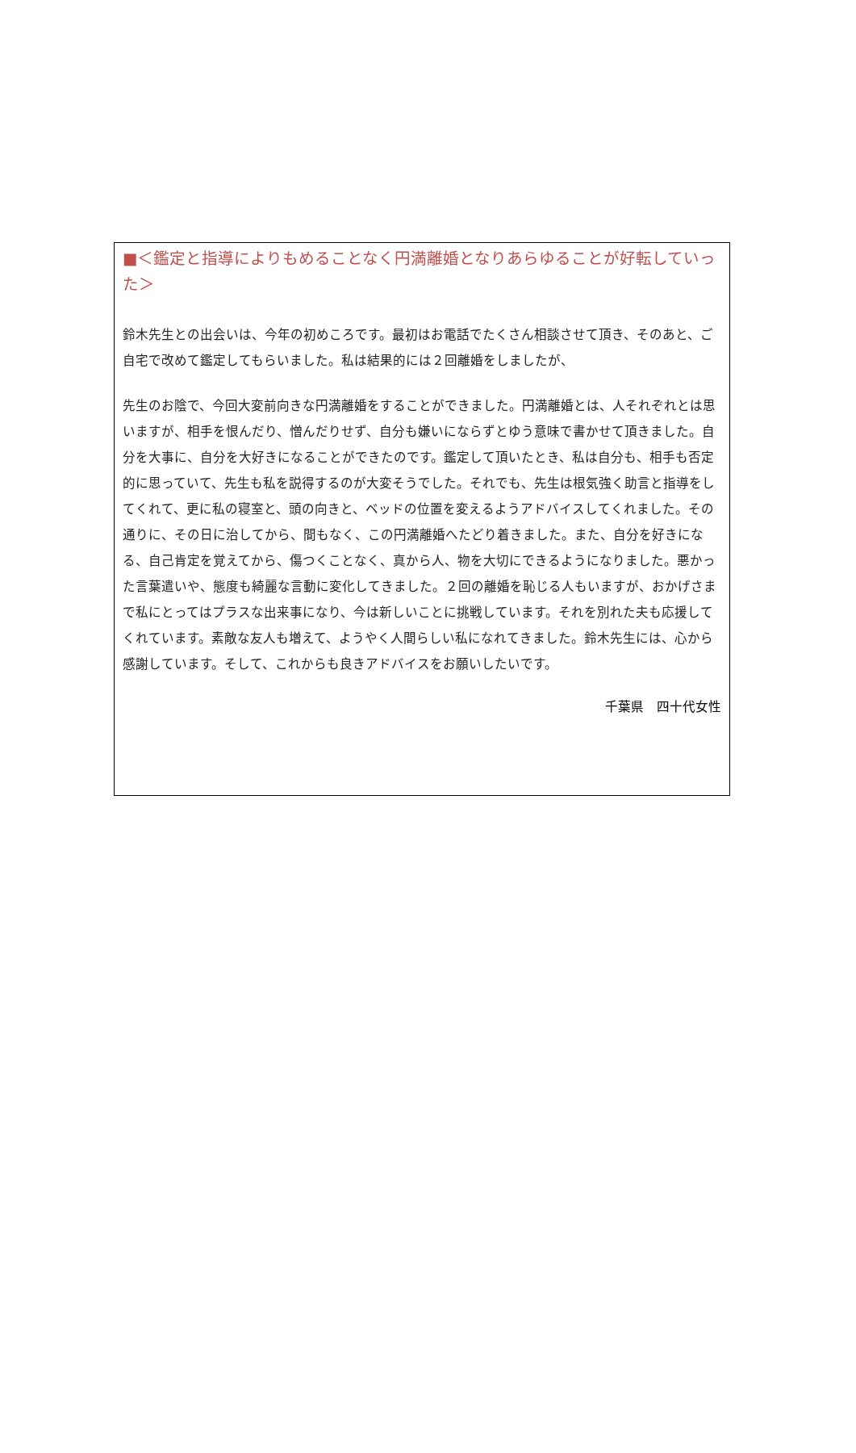■＜鑑定と指導によりもめることなく円満離婚となりあらゆることが好転していった＞
鈴木先生との出会いは、今年の初めころです。最初はお電話でたくさん相談させて頂き、そのあと、ご自宅で改めて鑑定してもらいました。私は結果的には２回離婚をしましたが、
先生のお陰で、今回大変前向きな円満離婚をすることができました。円満離婚とは、人それぞれとは思いますが、相手を恨んだり、憎んだりせず、自分も嫌いにならずとゆう意味で書かせて頂きました。自分を大事に、自分を大好きになることができたのです。鑑定して頂いたとき、私は自分も、相手も否定的に思っていて、先生も私を説得するのが大変そうでした。それでも、先生は根気強く助言と指導をしてくれて、更に私の寝室と、頭の向きと、ベッドの位置を変えるようアドバイスしてくれました。その通りに、その日に治してから、間もなく、この円満離婚へたどり着きました。また、自分を好きになる、自己肯定を覚えてから、傷つくことなく、真から人、物を大切にできるようになりました。悪かった言葉遣いや、態度も綺麗な言動に変化してきました。２回の離婚を恥じる人もいますが、おかげさまで私にとってはプラスな出来事になり、今は新しいことに挑戦しています。それを別れた夫も応援してくれています。素敵な友人も増えて、ようやく人間らしい私になれてきました。鈴木先生には、心から感謝しています。そして、これからも良きアドバイスをお願いしたいです。
千葉県　四十代女性